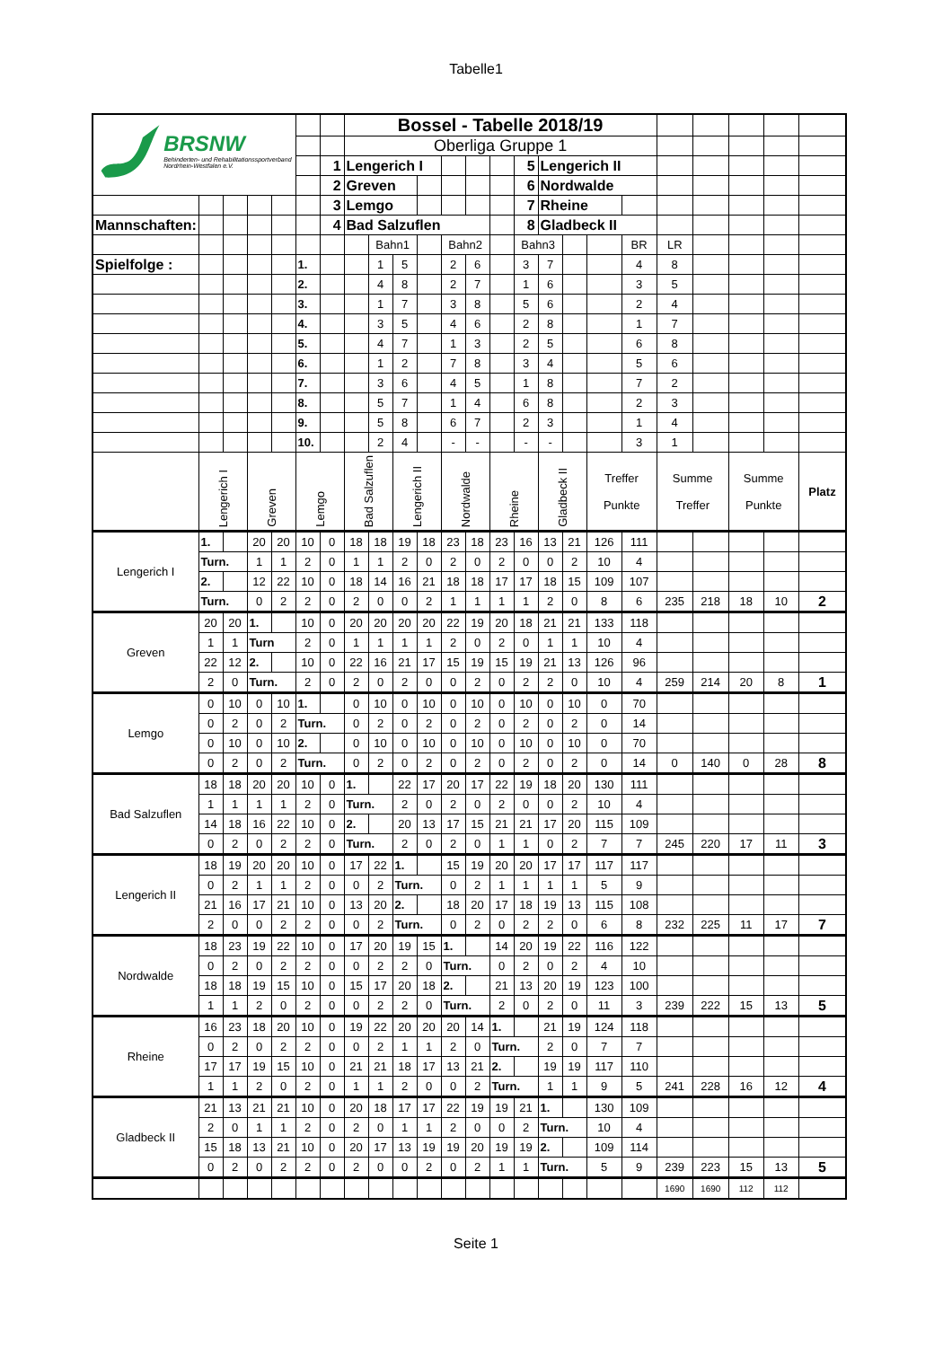Tabelle1
| BRSNW Behinderten- und Rehabilitationssportverband Nordrhein-Westfalen e.V. | | | | | | | Bossel - Tabelle 2018/19 | | | | | | | | | | | | | | | | |
| | | | | | | | Oberliga Gruppe 1 | | | | | | | | | | | | | | | | |
| | | | | | | 1 | Lengerich I | | | | | | | 5 | Lengerich II | | | | | | | | |
| | | | | | | 2 | Greven | | | | | | | 6 | Nordwalde | | | | | | | | |
| | | | | | | 3 | Lemgo | | | | | | | 7 | Rheine | | | | | | | | |
| Mannschaften: | | | | | | 4 | Bad Salzuflen | | | | | | | 8 | Gladbeck II | | | | | | | | |
| | | | | | | | | Bahn1 | | | Bahn2 | | | Bahn3 | | | | BR | LR | | | | |
| Spielfolge : | | | | | 1. | | | 1 | 5 | | 2 | 6 | | 3 | 7 | | | 4 | 8 | | | | |
| | | | | | 2. | | | 4 | 8 | | 2 | 7 | | 1 | 6 | | | 3 | 5 | | | | |
| | | | | | 3. | | | 1 | 7 | | 3 | 8 | | 5 | 6 | | | 2 | 4 | | | | |
| | | | | | 4. | | | 3 | 5 | | 4 | 6 | | 2 | 8 | | | 1 | 7 | | | | |
| | | | | | 5. | | | 4 | 7 | | 1 | 3 | | 2 | 5 | | | 6 | 8 | | | | |
| | | | | | 6. | | | 1 | 2 | | 7 | 8 | | 3 | 4 | | | 5 | 6 | | | | |
| | | | | | 7. | | | 3 | 6 | | 4 | 5 | | 1 | 8 | | | 7 | 2 | | | | |
| | | | | | 8. | | | 5 | 7 | | 1 | 4 | | 6 | 8 | | | 2 | 3 | | | | |
| | | | | | 9. | | | 5 | 8 | | 6 | 7 | | 2 | 3 | | | 1 | 4 | | | | |
| | | | | | 10. | | | 2 | 4 | | - | - | | - | - | | | 3 | 1 | | | | |
| | Lengerich I | | Greven | | Lemgo | | Bad Salzuflen | | Lengerich II | | Nordwalde | | Rheine | | Gladbeck II | | Treffer Punkte | | Summe Treffer | | Summe Punkte | | Platz |
| Lengerich I | 1. | | 20 | 20 | 10 | 0 | 18 | 18 | 19 | 18 | 23 | 18 | 23 | 16 | 13 | 21 | 126 | 111 | | | | | |
| | Turn. | | 1 | 1 | 2 | 0 | 1 | 1 | 2 | 0 | 2 | 0 | 2 | 0 | 0 | 2 | 10 | 4 | | | | | |
| | 2. | | 12 | 22 | 10 | 0 | 18 | 14 | 16 | 21 | 18 | 18 | 17 | 17 | 18 | 15 | 109 | 107 | | | | | |
| | Turn. | | 0 | 2 | 2 | 0 | 2 | 0 | 0 | 2 | 1 | 1 | 1 | 1 | 2 | 0 | 8 | 6 | 235 | 218 | 18 | 10 | 2 |
| Greven | 20 | 20 | 1. | | 10 | 0 | 20 | 20 | 20 | 20 | 22 | 19 | 20 | 18 | 21 | 21 | 133 | 118 | | | | | |
| | 1 | 1 | Turn | | 2 | 0 | 1 | 1 | 1 | 1 | 2 | 0 | 2 | 0 | 1 | 1 | 10 | 4 | | | | | |
| | 22 | 12 | 2. | | 10 | 0 | 22 | 16 | 21 | 17 | 15 | 19 | 15 | 19 | 21 | 13 | 126 | 96 | | | | | |
| | 2 | 0 | Turn. | | 2 | 0 | 2 | 0 | 2 | 0 | 0 | 2 | 0 | 2 | 2 | 0 | 10 | 4 | 259 | 214 | 20 | 8 | 1 |
| Lemgo | 0 | 10 | 0 | 10 | 1. | | 0 | 10 | 0 | 10 | 0 | 10 | 0 | 10 | 0 | 10 | 0 | 70 | | | | | |
| | 0 | 2 | 0 | 2 | Turn. | | 0 | 2 | 0 | 2 | 0 | 2 | 0 | 2 | 0 | 2 | 0 | 14 | | | | | |
| | 0 | 10 | 0 | 10 | 2. | | 0 | 10 | 0 | 10 | 0 | 10 | 0 | 10 | 0 | 10 | 0 | 70 | | | | | |
| | 0 | 2 | 0 | 2 | Turn. | | 0 | 2 | 0 | 2 | 0 | 2 | 0 | 2 | 0 | 2 | 0 | 14 | 0 | 140 | 0 | 28 | 8 |
| Bad Salzuflen | 18 | 18 | 20 | 20 | 10 | 0 | 1. | | 22 | 17 | 20 | 17 | 22 | 19 | 18 | 20 | 130 | 111 | | | | | |
| | 1 | 1 | 1 | 1 | 2 | 0 | Turn. | | 2 | 0 | 2 | 0 | 2 | 0 | 0 | 2 | 10 | 4 | | | | | |
| | 14 | 18 | 16 | 22 | 10 | 0 | 2. | | 20 | 13 | 17 | 15 | 21 | 21 | 17 | 20 | 115 | 109 | | | | | |
| | 0 | 2 | 0 | 2 | 2 | 0 | Turn. | | 2 | 0 | 2 | 0 | 1 | 1 | 0 | 2 | 7 | 7 | 245 | 220 | 17 | 11 | 3 |
| Lengerich II | 18 | 19 | 20 | 20 | 10 | 0 | 17 | 22 | 1. | | 15 | 19 | 20 | 20 | 17 | 17 | 117 | 117 | | | | | |
| | 0 | 2 | 1 | 1 | 2 | 0 | 0 | 2 | Turn. | | 0 | 2 | 1 | 1 | 1 | 1 | 5 | 9 | | | | | |
| | 21 | 16 | 17 | 21 | 10 | 0 | 13 | 20 | 2. | | 18 | 20 | 17 | 18 | 19 | 13 | 115 | 108 | | | | | |
| | 2 | 0 | 0 | 2 | 2 | 0 | 0 | 2 | Turn. | | 0 | 2 | 0 | 2 | 2 | 0 | 6 | 8 | 232 | 225 | 11 | 17 | 7 |
| Nordwalde | 18 | 23 | 19 | 22 | 10 | 0 | 17 | 20 | 19 | 15 | 1. | | 14 | 20 | 19 | 22 | 116 | 122 | | | | | |
| | 0 | 2 | 0 | 2 | 2 | 0 | 0 | 2 | 2 | 0 | Turn. | | 0 | 2 | 0 | 2 | 4 | 10 | | | | | |
| | 18 | 18 | 19 | 15 | 10 | 0 | 15 | 17 | 20 | 18 | 2. | | 21 | 13 | 20 | 19 | 123 | 100 | | | | | |
| | 1 | 1 | 2 | 0 | 2 | 0 | 0 | 2 | 2 | 0 | Turn. | | 2 | 0 | 2 | 0 | 11 | 3 | 239 | 222 | 15 | 13 | 5 |
| Rheine | 16 | 23 | 18 | 20 | 10 | 0 | 19 | 22 | 20 | 20 | 20 | 14 | 1. | | 21 | 19 | 124 | 118 | | | | | |
| | 0 | 2 | 0 | 2 | 2 | 0 | 0 | 2 | 1 | 1 | 2 | 0 | Turn. | | 2 | 0 | 7 | 7 | | | | | |
| | 17 | 17 | 19 | 15 | 10 | 0 | 21 | 21 | 18 | 17 | 13 | 21 | 2. | | 19 | 19 | 117 | 110 | | | | | |
| | 1 | 1 | 2 | 0 | 2 | 0 | 1 | 1 | 2 | 0 | 0 | 2 | Turn. | | 1 | 1 | 9 | 5 | 241 | 228 | 16 | 12 | 4 |
| Gladbeck II | 21 | 13 | 21 | 21 | 10 | 0 | 20 | 18 | 17 | 17 | 22 | 19 | 19 | 21 | 1. | | 130 | 109 | | | | | |
| | 2 | 0 | 1 | 1 | 2 | 0 | 2 | 0 | 1 | 1 | 2 | 0 | 0 | 2 | Turn. | | 10 | 4 | | | | | |
| | 15 | 18 | 13 | 21 | 10 | 0 | 20 | 17 | 13 | 19 | 19 | 20 | 19 | 19 | 2. | | 109 | 114 | | | | | |
| | 0 | 2 | 0 | 2 | 2 | 0 | 2 | 0 | 0 | 2 | 0 | 2 | 1 | 1 | Turn. | | 5 | 9 | 239 | 223 | 15 | 13 | 5 |
| | | | | | | | | | | | | | | | | | | | 1690 | 1690 | 112 | 112 | |
Seite 1